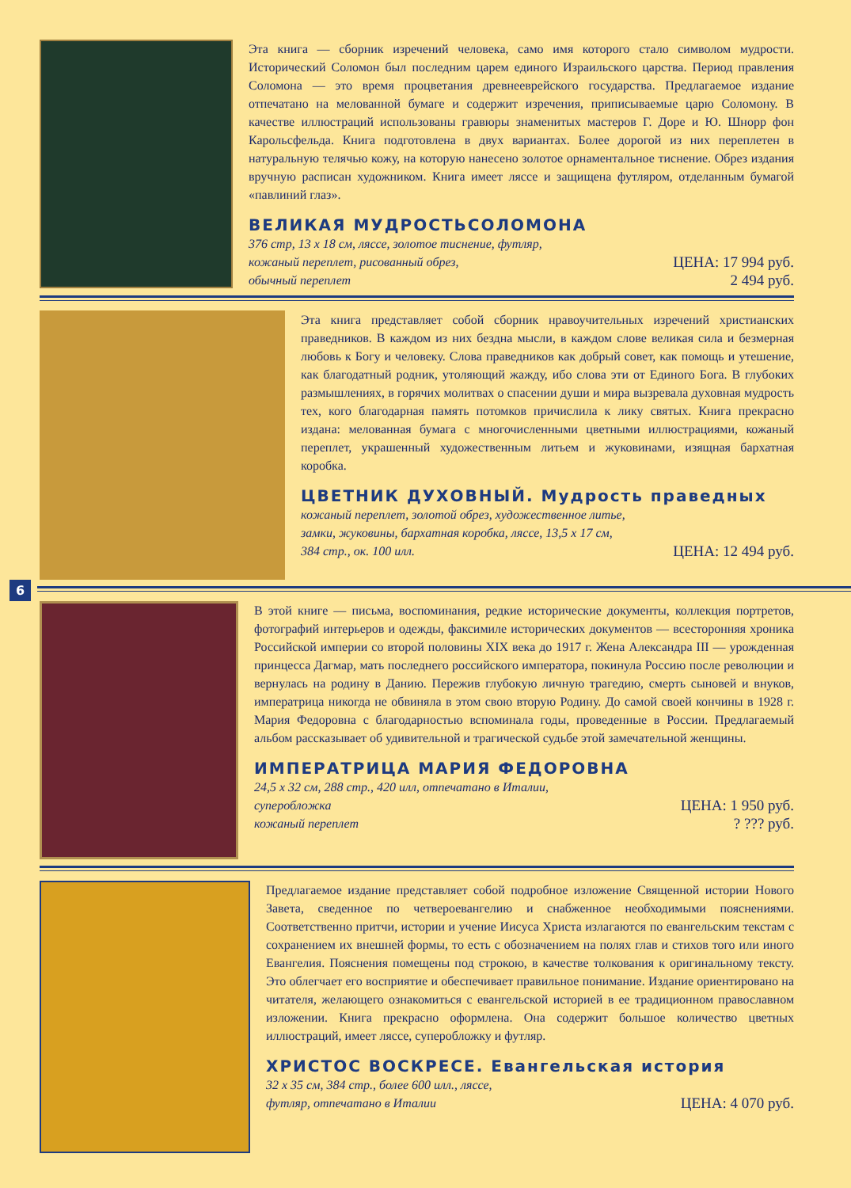Эта книга — сборник изречений человека, само имя которого стало символом мудрости. Исторический Соломон был последним царем единого Израильского царства. Период правления Соломона — это время процветания древнееврейского государства. Предлагаемое издание отпечатано на мелованной бумаге и содержит изречения, приписываемые царю Соломону. В качестве иллюстраций использованы гравюры знаменитых мастеров Г. Доре и Ю. Шнорр фон Карольсфельда. Книга подготовлена в двух вариантах. Более дорогой из них переплетен в натуральную телячью кожу, на которую нанесено золотое орнаментальное тиснение. Обрез издания вручную расписан художником. Книга имеет ляссе и защищена футляром, отделанным бумагой «павлиний глаз».
ВЕЛИКАЯ МУДРОСТЬСОЛОМОНА
376 стр, 13 х 18 см, ляссе, золотое тиснение, футляр,
кожаный переплет, рисованный обрез,
обычный переплет
ЦЕНА: 17 994 руб.
2 494 руб.
Эта книга представляет собой сборник нравоучительных изречений христианских праведников. В каждом из них бездна мысли, в каждом слове великая сила и безмерная любовь к Богу и человеку. Слова праведников как добрый совет, как помощь и утешение, как благодатный родник, утоляющий жажду, ибо слова эти от Единого Бога. В глубоких размышлениях, в горячих молитвах о спасении души и мира вызревала духовная мудрость тех, кого благодарная память потомков причислила к лику святых. Книга прекрасно издана: мелованная бумага с многочисленными цветными иллюстрациями, кожаный переплет, украшенный художественным литьем и жуковинами, изящная бархатная коробка.
ЦВЕТНИК ДУХОВНЫЙ. Мудрость праведных
кожаный переплет, золотой обрез, художественное литье,
замки, жуковины, бархатная коробка, ляссе, 13,5 х 17 см,
384 стр., ок. 100 илл.
ЦЕНА: 12 494 руб.
6
В этой книге — письма, воспоминания, редкие исторические документы, коллекция портретов, фотографий интерьеров и одежды, факсимиле исторических документов — всесторонняя хроника Российской империи со второй половины XIX века до 1917 г. Жена Александра III — урожденная принцесса Дагмар, мать последнего российского императора, покинула Россию после революции и вернулась на родину в Данию. Пережив глубокую личную трагедию, смерть сыновей и внуков, императрица никогда не обвиняла в этом свою вторую Родину. До самой своей кончины в 1928 г. Мария Федоровна с благодарностью вспоминала годы, проведенные в России. Предлагаемый альбом рассказывает об удивительной и трагической судьбе этой замечательной женщины.
ИМПЕРАТРИЦА МАРИЯ ФЕДОРОВНА
24,5 х 32 см, 288 стр., 420 илл, отпечатано в Италии,
суперобложка
кожаный переплет
ЦЕНА: 1 950 руб.
? ??? руб.
Предлагаемое издание представляет собой подробное изложение Священной истории Нового Завета, сведенное по четвероевангелию и снабженное необходимыми пояснениями. Соответственно притчи, истории и учение Иисуса Христа излагаются по евангельским текстам с сохранением их внешней формы, то есть с обозначением на полях глав и стихов того или иного Евангелия. Пояснения помещены под строкою, в качестве толкования к оригинальному тексту. Это облегчает его восприятие и обеспечивает правильное понимание. Издание ориентировано на читателя, желающего ознакомиться с евангельской историей в ее традиционном православном изложении. Книга прекрасно оформлена. Она содержит большое количество цветных иллюстраций, имеет ляссе, суперобложку и футляр.
ХРИСТОС ВОСКРЕСЕ. Евангельская история
32 х 35 см, 384 стр., более 600 илл., ляссе,
футляр, отпечатано в Италии
ЦЕНА: 4 070 руб.